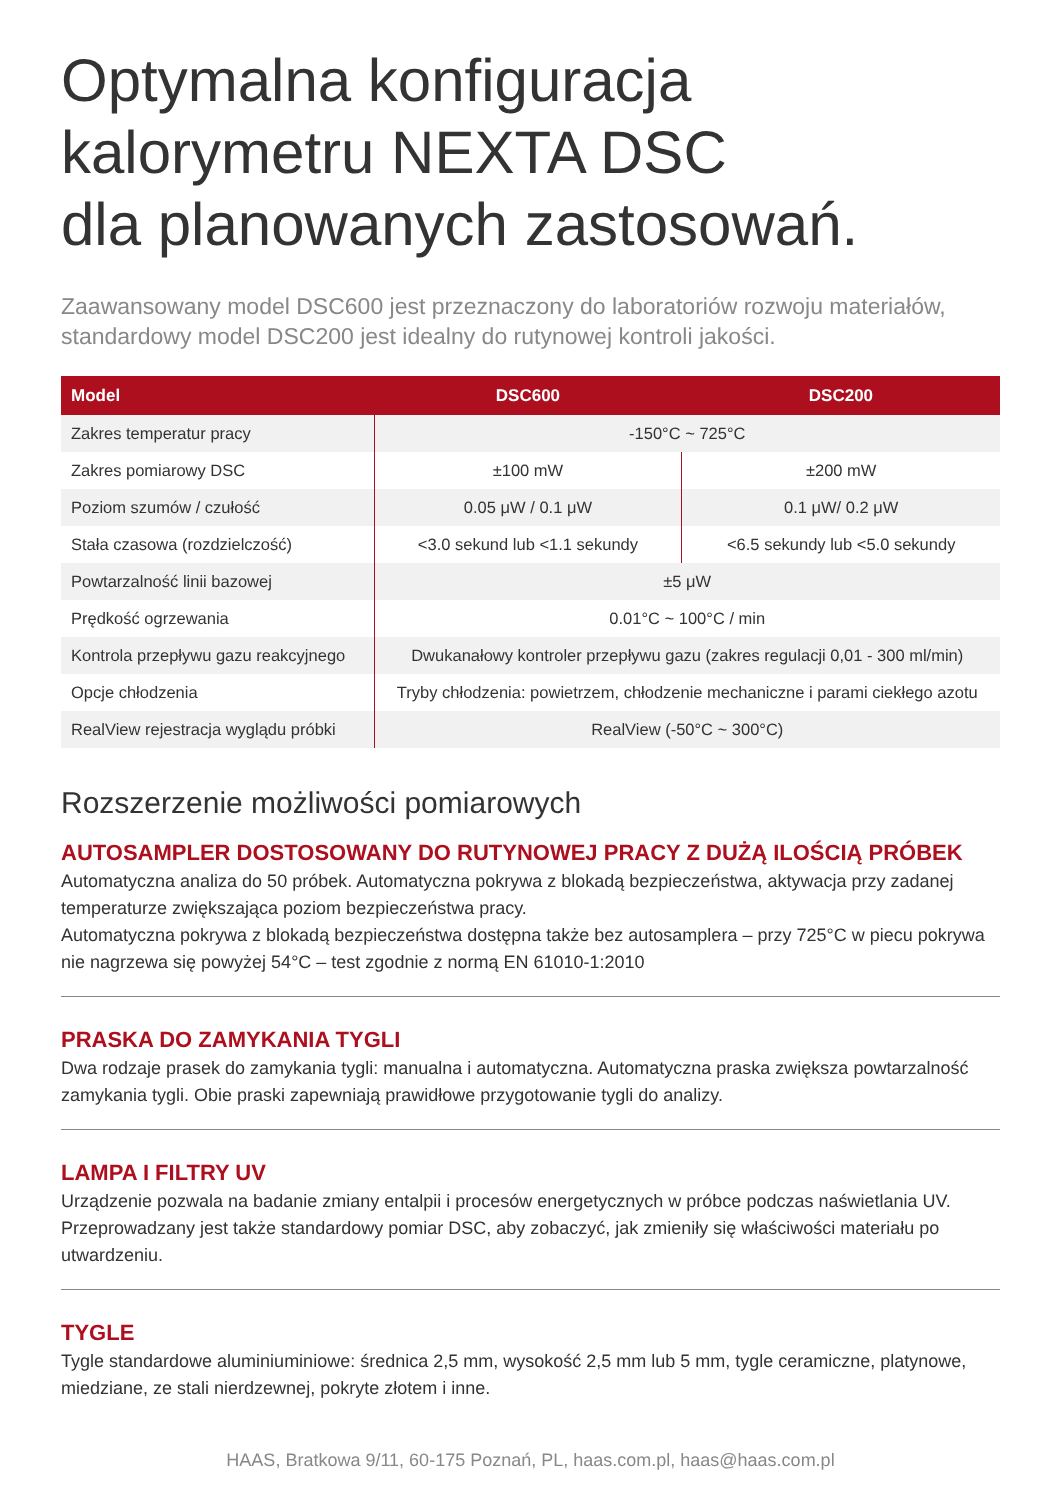Optymalna konfiguracja
kalorymetru NEXTA DSC
dla planowanych zastosowań.
Zaawansowany model DSC600 jest przeznaczony do laboratoriów rozwoju materiałów, standardowy model DSC200 jest idealny do rutynowej kontroli jakości.
| Model | DSC600 | DSC200 |
| --- | --- | --- |
| Zakres temperatur pracy | -150°C ~ 725°C | |
| Zakres pomiarowy DSC | ±100 mW | ±200 mW |
| Poziom szumów / czułość | 0.05 μW / 0.1 μW | 0.1 μW/ 0.2 μW |
| Stała czasowa (rozdzielczość) | <3.0 sekund lub <1.1 sekundy | <6.5 sekundy lub <5.0 sekundy |
| Powtarzalność linii bazowej | ±5 μW | |
| Prędkość ogrzewania | 0.01°C ~ 100°C / min | |
| Kontrola przepływu gazu reakcyjnego | Dwukanałowy kontroler przepływu gazu (zakres regulacji 0,01 - 300 ml/min) | |
| Opcje chłodzenia | Tryby chłodzenia: powietrzem, chłodzenie mechaniczne i parami ciekłego azotu | |
| RealView rejestracja wyglądu próbki | RealView (-50°C ~ 300°C) | |
Rozszerzenie możliwości pomiarowych
AUTOSAMPLER DOSTOSOWANY DO RUTYNOWEJ PRACY Z DUŻĄ ILOŚCIĄ PRÓBEK
Automatyczna analiza do 50 próbek. Automatyczna pokrywa z blokadą bezpieczeństwa, aktywacja przy zadanej temperaturze zwiększająca poziom bezpieczeństwa pracy.
Automatyczna pokrywa z blokadą bezpieczeństwa dostępna także bez autosamplera – przy 725°C w piecu pokrywa nie nagrzewa się powyżej 54°C – test zgodnie z normą EN 61010-1:2010
PRASKA DO ZAMYKANIA TYGLI
Dwa rodzaje prasek do zamykania tygli: manualna i automatyczna. Automatyczna praska zwiększa powtarzalność zamykania tygli. Obie praski zapewniają prawidłowe przygotowanie tygli do analizy.
LAMPA I FILTRY UV
Urządzenie pozwala na badanie zmiany entalpii i procesów energetycznych w próbce podczas naświetlania UV. Przeprowadzany jest także standardowy pomiar DSC, aby zobaczyć, jak zmieniły się właściwości materiału po utwardzeniu.
TYGLE
Tygle standardowe aluminiuminiowe: średnica 2,5 mm, wysokość 2,5 mm lub 5 mm, tygle ceramiczne, platynowe, miedziane, ze stali nierdzewnej, pokryte złotem i inne.
HAAS, Bratkowa 9/11, 60-175 Poznań, PL, haas.com.pl, haas@haas.com.pl